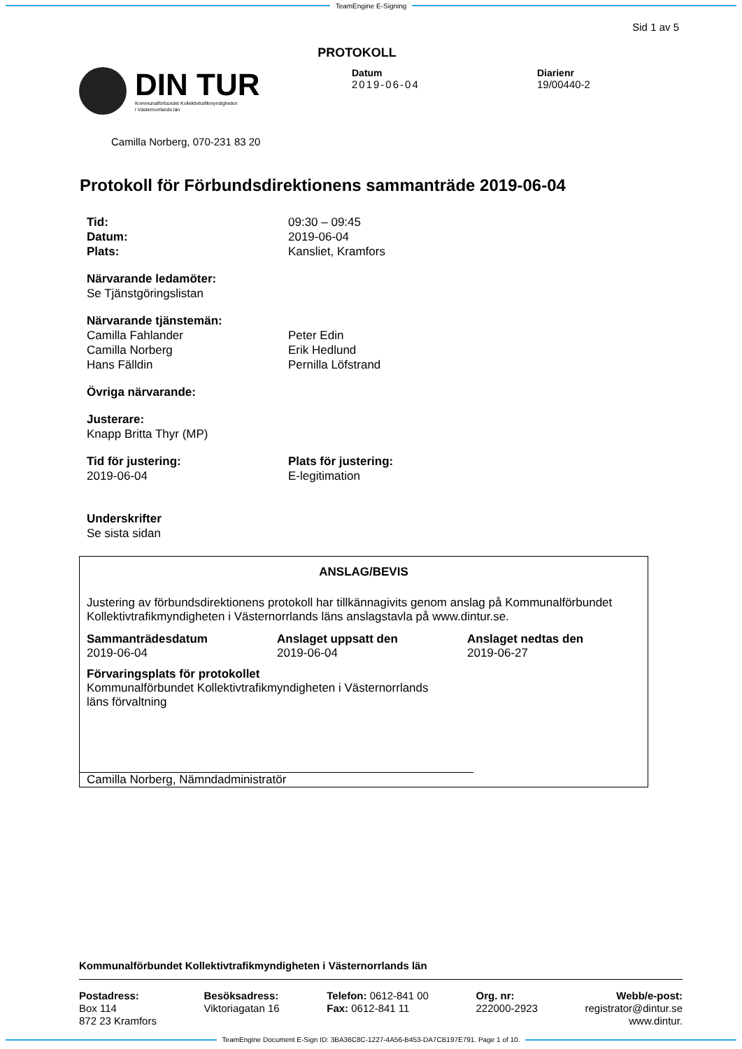TeamEngine E-Signing
Sid 1 av 5
PROTOKOLL
DIN TUR
Kommunalförbundet Kollektivtrafikmyndigheten
i Västernorrlands län
Datum
2019-06-04
Diarienr
19/00440-2
Camilla Norberg, 070-231 83 20
Protokoll för Förbundsdirektionens sammanträde 2019-06-04
Tid:
Datum:
Plats:
09:30 – 09:45
2019-06-04
Kansliet, Kramfors
Närvarande ledamöter:
Se Tjänstgöringslistan
Närvarande tjänstemän:
Camilla Fahlander
Camilla Norberg
Hans Fälldin
Peter Edin
Erik Hedlund
Pernilla Löfstrand
Övriga närvarande:
Justerare:
Knapp Britta Thyr (MP)
Tid för justering:
2019-06-04
Plats för justering:
E-legitimation
Underskrifter
Se sista sidan
ANSLAG/BEVIS
Justering av förbundsdirektionens protokoll har tillkännagivits genom anslag på Kommunalförbundet Kollektivtrafikmyndigheten i Västernorrlands läns anslagstavla på www.dintur.se.
Sammanträdesdatum
2019-06-04
Anslaget uppsatt den
2019-06-04
Anslaget nedtas den
2019-06-27
Förvaringsplats för protokollet
Kommunalförbundet Kollektivtrafikmyndigheten i Västernorrlands läns förvaltning
Camilla Norberg, Nämndadministratör
Kommunalförbundet Kollektivtrafikmyndigheten i Västernorrlands län
Postadress:
Box 114
872 23 Kramfors
Besöksadress:
Viktoriagatan 16
Telefon: 0612-841 00
Fax: 0612-841 11
Org. nr:
222000-2923
Webb/e-post:
registrator@dintur.se
www.dintur.
TeamEngine Document E-Sign ID: 3BA36C8C-1227-4A56-B453-DA7CB197E791. Page 1 of 10.